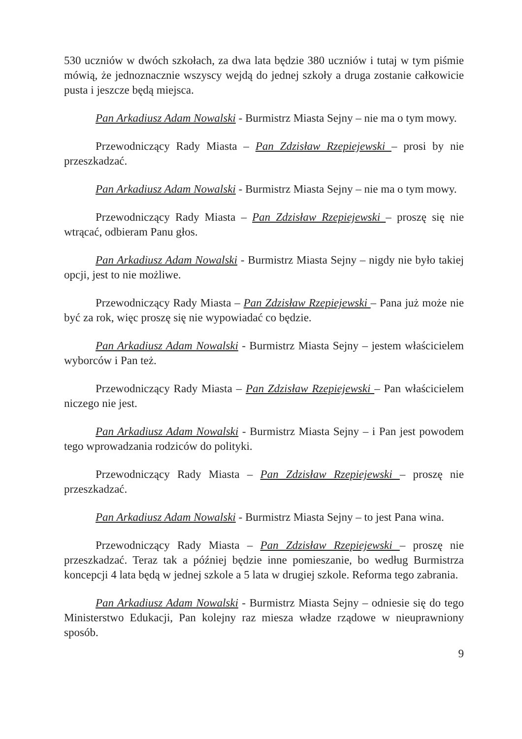530 uczniów w dwóch szkołach, za dwa lata będzie 380 uczniów i tutaj w tym piśmie mówią, że jednoznacznie wszyscy wejdą do jednej szkoły a druga zostanie całkowicie pusta i jeszcze będą miejsca.
Pan Arkadiusz Adam Nowalski - Burmistrz Miasta Sejny – nie ma o tym mowy.
Przewodniczący Rady Miasta – Pan Zdzisław Rzepiejewski – prosi by nie przeszkadzać.
Pan Arkadiusz Adam Nowalski - Burmistrz Miasta Sejny – nie ma o tym mowy.
Przewodniczący Rady Miasta – Pan Zdzisław Rzepiejewski – proszę się nie wtrącać, odbieram Panu głos.
Pan Arkadiusz Adam Nowalski - Burmistrz Miasta Sejny – nigdy nie było takiej opcji, jest to nie możliwe.
Przewodniczący Rady Miasta – Pan Zdzisław Rzepiejewski – Pana już może nie być za rok, więc proszę się nie wypowiadać co będzie.
Pan Arkadiusz Adam Nowalski - Burmistrz Miasta Sejny – jestem właścicielem wyborców i Pan też.
Przewodniczący Rady Miasta – Pan Zdzisław Rzepiejewski – Pan właścicielem niczego nie jest.
Pan Arkadiusz Adam Nowalski - Burmistrz Miasta Sejny – i Pan jest powodem tego wprowadzania rodziców do polityki.
Przewodniczący Rady Miasta – Pan Zdzisław Rzepiejewski – proszę nie przeszkadzać.
Pan Arkadiusz Adam Nowalski - Burmistrz Miasta Sejny – to jest Pana wina.
Przewodniczący Rady Miasta – Pan Zdzisław Rzepiejewski – proszę nie przeszkadzać. Teraz tak a później będzie inne pomieszanie, bo według Burmistrza koncepcji 4 lata będą w jednej szkole a 5 lata w drugiej szkole. Reforma tego zabrania.
Pan Arkadiusz Adam Nowalski - Burmistrz Miasta Sejny – odniesie się do tego Ministerstwo Edukacji, Pan kolejny raz miesza władze rządowe w nieuprawniony sposób.
9